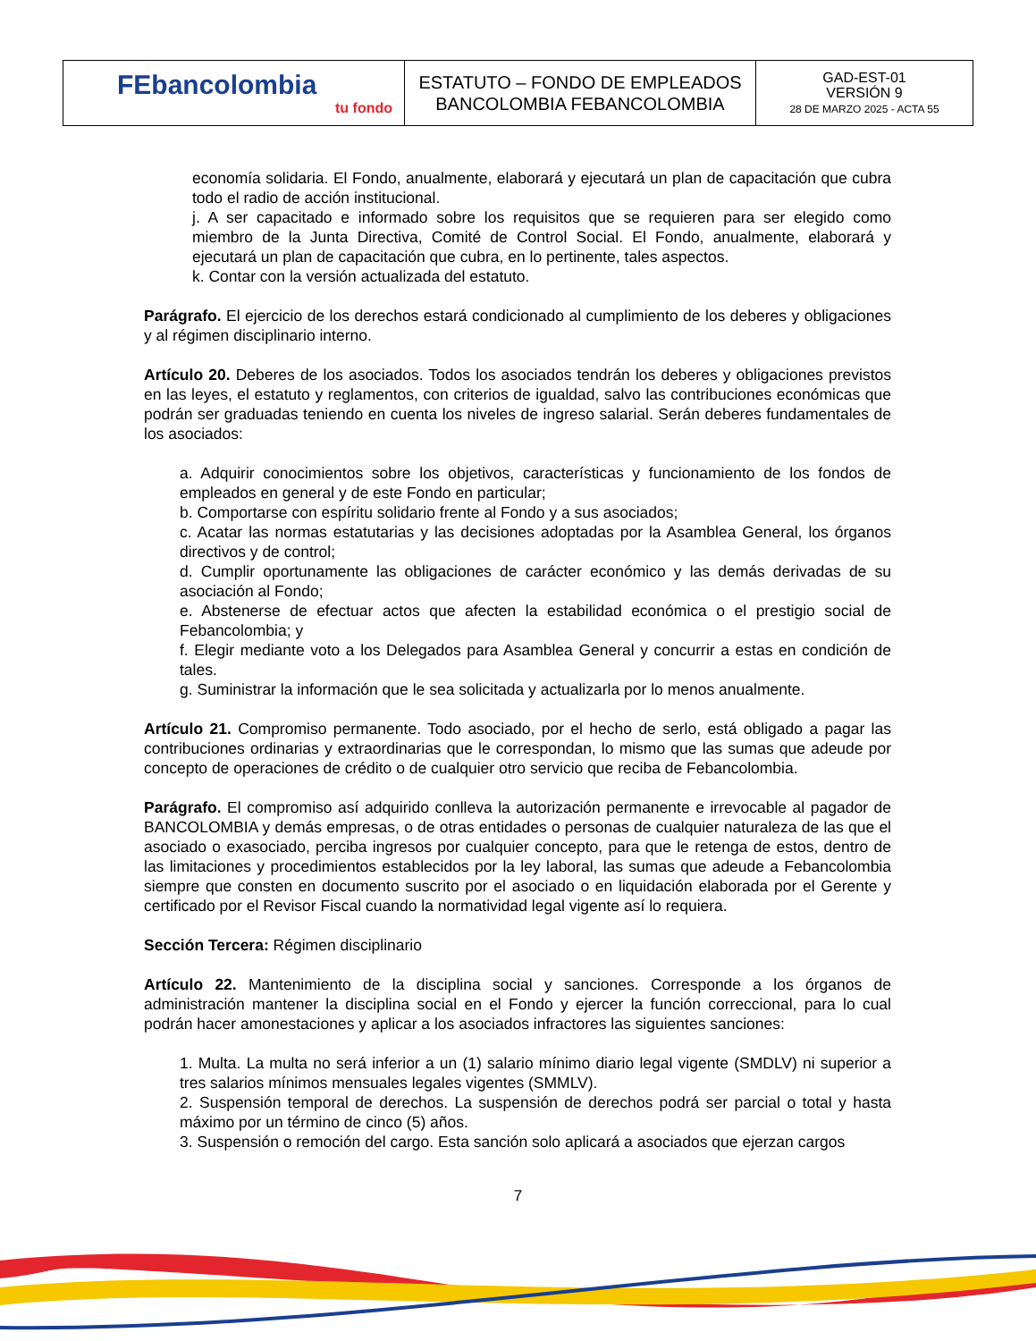| FEbancolombia tu fondo | ESTATUTO – FONDO DE EMPLEADOS BANCOLOMBIA FEBANCOLOMBIA | GAD-EST-01 VERSIÓN 9 28 DE MARZO 2025 - ACTA 55 |
economía solidaria. El Fondo, anualmente, elaborará y ejecutará un plan de capacitación que cubra todo el radio de acción institucional.
j. A ser capacitado e informado sobre los requisitos que se requieren para ser elegido como miembro de la Junta Directiva, Comité de Control Social. El Fondo, anualmente, elaborará y ejecutará un plan de capacitación que cubra, en lo pertinente, tales aspectos.
k. Contar con la versión actualizada del estatuto.
Parágrafo. El ejercicio de los derechos estará condicionado al cumplimiento de los deberes y obligaciones y al régimen disciplinario interno.
Artículo 20. Deberes de los asociados. Todos los asociados tendrán los deberes y obligaciones previstos en las leyes, el estatuto y reglamentos, con criterios de igualdad, salvo las contribuciones económicas que podrán ser graduadas teniendo en cuenta los niveles de ingreso salarial. Serán deberes fundamentales de los asociados:
a. Adquirir conocimientos sobre los objetivos, características y funcionamiento de los fondos de empleados en general y de este Fondo en particular;
b. Comportarse con espíritu solidario frente al Fondo y a sus asociados;
c. Acatar las normas estatutarias y las decisiones adoptadas por la Asamblea General, los órganos directivos y de control;
d. Cumplir oportunamente las obligaciones de carácter económico y las demás derivadas de su asociación al Fondo;
e. Abstenerse de efectuar actos que afecten la estabilidad económica o el prestigio social de Febancolombia; y
f. Elegir mediante voto a los Delegados para Asamblea General y concurrir a estas en condición de tales.
g. Suministrar la información que le sea solicitada y actualizarla por lo menos anualmente.
Artículo 21. Compromiso permanente. Todo asociado, por el hecho de serlo, está obligado a pagar las contribuciones ordinarias y extraordinarias que le correspondan, lo mismo que las sumas que adeude por concepto de operaciones de crédito o de cualquier otro servicio que reciba de Febancolombia.
Parágrafo. El compromiso así adquirido conlleva la autorización permanente e irrevocable al pagador de BANCOLOMBIA y demás empresas, o de otras entidades o personas de cualquier naturaleza de las que el asociado o exasociado, perciba ingresos por cualquier concepto, para que le retenga de estos, dentro de las limitaciones y procedimientos establecidos por la ley laboral, las sumas que adeude a Febancolombia siempre que consten en documento suscrito por el asociado o en liquidación elaborada por el Gerente y certificado por el Revisor Fiscal cuando la normatividad legal vigente así lo requiera.
Sección Tercera: Régimen disciplinario
Artículo 22. Mantenimiento de la disciplina social y sanciones. Corresponde a los órganos de administración mantener la disciplina social en el Fondo y ejercer la función correccional, para lo cual podrán hacer amonestaciones y aplicar a los asociados infractores las siguientes sanciones:
1. Multa. La multa no será inferior a un (1) salario mínimo diario legal vigente (SMDLV) ni superior a tres salarios mínimos mensuales legales vigentes (SMMLV).
2. Suspensión temporal de derechos. La suspensión de derechos podrá ser parcial o total y hasta máximo por un término de cinco (5) años.
3. Suspensión o remoción del cargo. Esta sanción solo aplicará a asociados que ejerzan cargos
7